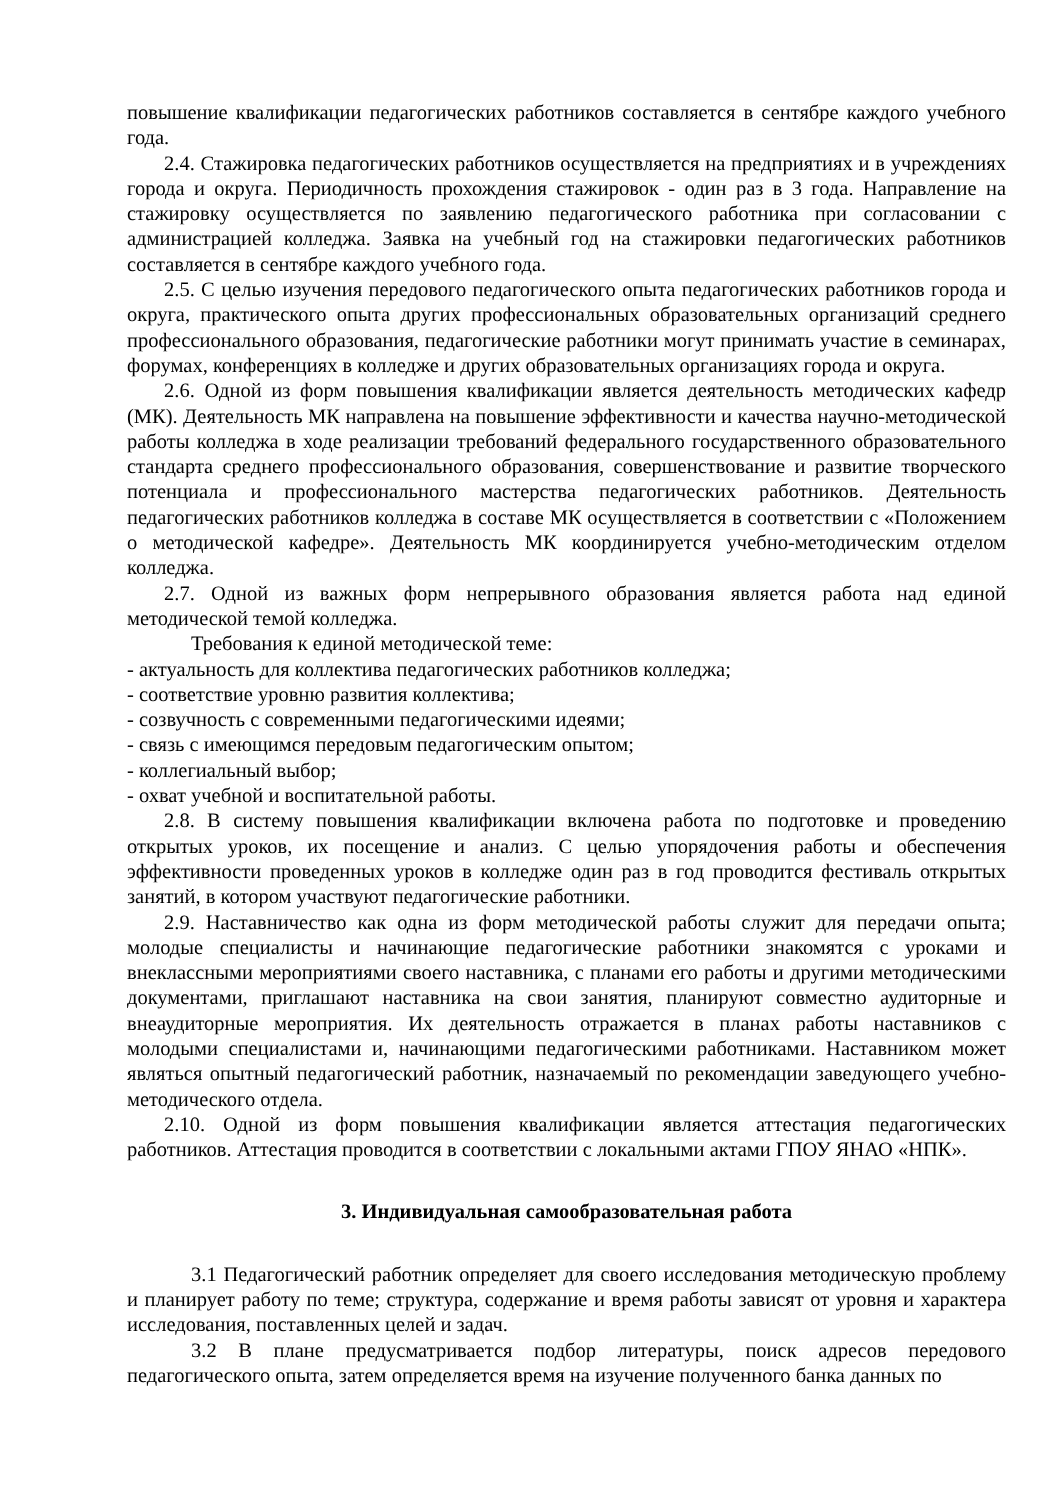повышение квалификации педагогических работников составляется в сентябре каждого учебного года.
2.4. Стажировка педагогических работников осуществляется на предприятиях и в учреждениях города и округа. Периодичность прохождения стажировок - один раз в 3 года. Направление на стажировку осуществляется по заявлению педагогического работника при согласовании с администрацией колледжа. Заявка на учебный год на стажировки педагогических работников составляется в сентябре каждого учебного года.
2.5. С целью изучения передового педагогического опыта педагогических работников города и округа, практического опыта других профессиональных образовательных организаций среднего профессионального образования, педагогические работники могут принимать участие в семинарах, форумах, конференциях в колледже и других образовательных организациях города и округа.
2.6. Одной из форм повышения квалификации является деятельность методических кафедр (МК). Деятельность МК направлена на повышение эффективности и качества научно-методической работы колледжа в ходе реализации требований федерального государственного образовательного стандарта среднего профессионального образования, совершенствование и развитие творческого потенциала и профессионального мастерства педагогических работников. Деятельность педагогических работников колледжа в составе МК осуществляется в соответствии с «Положением о методической кафедре». Деятельность МК координируется учебно-методическим отделом колледжа.
2.7. Одной из важных форм непрерывного образования является работа над единой методической темой колледжа.
Требования к единой методической теме:
- актуальность для коллектива педагогических работников колледжа;
- соответствие уровню развития коллектива;
- созвучность с современными педагогическими идеями;
- связь с имеющимся передовым педагогическим опытом;
- коллегиальный выбор;
- охват учебной и воспитательной работы.
2.8. В систему повышения квалификации включена работа по подготовке и проведению открытых уроков, их посещение и анализ. С целью упорядочения работы и обеспечения эффективности проведенных уроков в колледже один раз в год проводится фестиваль открытых занятий, в котором участвуют педагогические работники.
2.9. Наставничество как одна из форм методической работы служит для передачи опыта; молодые специалисты и начинающие педагогические работники знакомятся с уроками и внеклассными мероприятиями своего наставника, с планами его работы и другими методическими документами, приглашают наставника на свои занятия, планируют совместно аудиторные и внеаудиторные мероприятия. Их деятельность отражается в планах работы наставников с молодыми специалистами и, начинающими педагогическими работниками. Наставником может являться опытный педагогический работник, назначаемый по рекомендации заведующего учебно-методического отдела.
2.10. Одной из форм повышения квалификации является аттестация педагогических работников. Аттестация проводится в соответствии с локальными актами ГПОУ ЯНАО «НПК».
3. Индивидуальная самообразовательная работа
3.1 Педагогический работник определяет для своего исследования методическую проблему и планирует работу по теме; структура, содержание и время работы зависят от уровня и характера исследования, поставленных целей и задач.
3.2 В плане предусматривается подбор литературы, поиск адресов передового педагогического опыта, затем определяется время на изучение полученного банка данных по